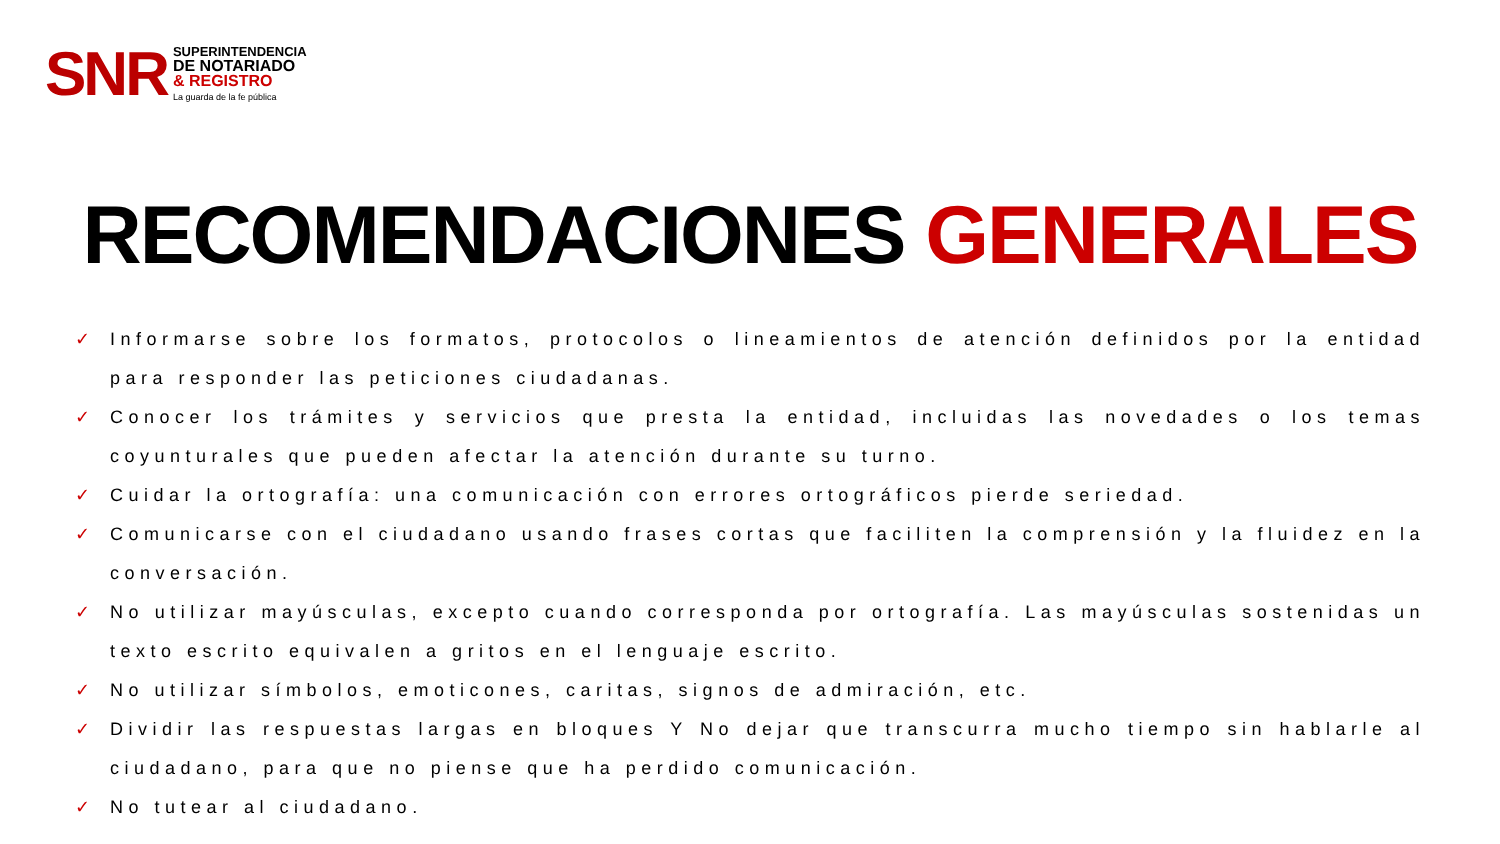SNR
SUPERINTENDENCIA
DE NOTARIADO
& REGISTRO
La guarda de la fe pública
RECOMENDACIONES GENERALES
✓ Informarse sobre los formatos, protocolos o lineamientos de atención definidos por la entidad para responder las peticiones ciudadanas.
✓ Conocer los trámites y servicios que presta la entidad, incluidas las novedades o los temas coyunturales que pueden afectar la atención durante su turno.
✓ Cuidar la ortografía: una comunicación con errores ortográficos pierde seriedad.
✓ Comunicarse con el ciudadano usando frases cortas que faciliten la comprensión y la fluidez en la conversación.
✓ No utilizar mayúsculas, excepto cuando corresponda por ortografía. Las mayúsculas sostenidas un texto escrito equivalen a gritos en el lenguaje escrito.
✓ No utilizar símbolos, emoticones, caritas, signos de admiración, etc.
✓ Dividir las respuestas largas en bloques Y No dejar que transcurra mucho tiempo sin hablarle al ciudadano, para que no piense que ha perdido comunicación.
✓ No tutear al ciudadano.